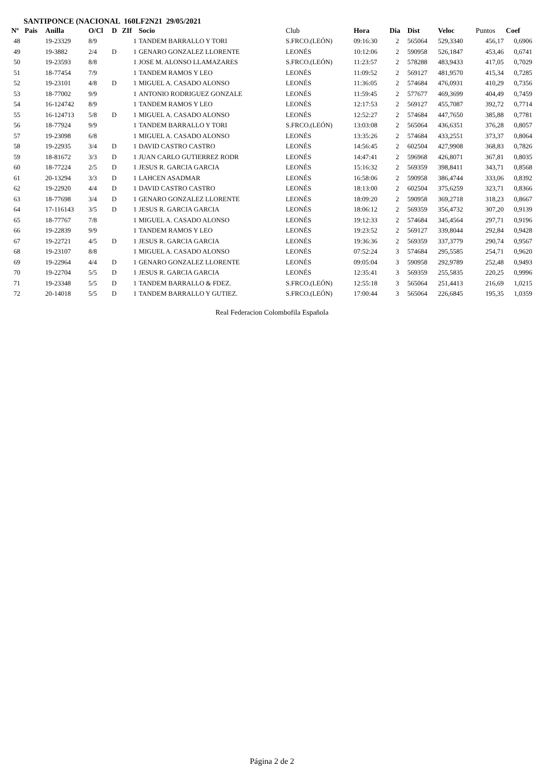SANTIPONCE (NACIONAL 160LF2N21 29/05/2021
| Nº | Pais | Anilla | O/Cl | D | ZIf | Socio | Club | Hora | Dia | Dist | Veloc | Puntos | Coef |
| --- | --- | --- | --- | --- | --- | --- | --- | --- | --- | --- | --- | --- | --- |
| 48 | | 19-23329 | 8/9 | | 1 | TANDEM BARRALLO Y TORI | S.FRCO.(LEÓN) | 09:16:30 | 2 | 565064 | 529,3340 | 456,17 | 0,6906 |
| 49 | | 19-3882 | 2/4 | D | 1 | GENARO GONZALEZ LLORENTE | LEONÉS | 10:12:06 | 2 | 590958 | 526,1847 | 453,46 | 0,6741 |
| 50 | | 19-23593 | 8/8 | | 1 | JOSE M. ALONSO LLAMAZARES | S.FRCO.(LEÓN) | 11:23:57 | 2 | 578288 | 483,9433 | 417,05 | 0,7029 |
| 51 | | 18-77454 | 7/9 | | 1 | TANDEM RAMOS Y LEO | LEONÉS | 11:09:52 | 2 | 569127 | 481,9570 | 415,34 | 0,7285 |
| 52 | | 19-23101 | 4/8 | D | 1 | MIGUEL A. CASADO ALONSO | LEONÉS | 11:36:05 | 2 | 574684 | 476,0931 | 410,29 | 0,7356 |
| 53 | | 18-77002 | 9/9 | | 1 | ANTONIO RODRIGUEZ GONZALE | LEONÉS | 11:59:45 | 2 | 577677 | 469,3699 | 404,49 | 0,7459 |
| 54 | | 16-124742 | 8/9 | | 1 | TANDEM RAMOS Y LEO | LEONÉS | 12:17:53 | 2 | 569127 | 455,7087 | 392,72 | 0,7714 |
| 55 | | 16-124713 | 5/8 | D | 1 | MIGUEL A. CASADO ALONSO | LEONÉS | 12:52:27 | 2 | 574684 | 447,7650 | 385,88 | 0,7781 |
| 56 | | 18-77924 | 9/9 | | 1 | TANDEM BARRALLO Y TORI | S.FRCO.(LEÓN) | 13:03:08 | 2 | 565064 | 436,6351 | 376,28 | 0,8057 |
| 57 | | 19-23098 | 6/8 | | 1 | MIGUEL A. CASADO ALONSO | LEONÉS | 13:35:26 | 2 | 574684 | 433,2551 | 373,37 | 0,8064 |
| 58 | | 19-22935 | 3/4 | D | 1 | DAVID CASTRO CASTRO | LEONÉS | 14:56:45 | 2 | 602504 | 427,9908 | 368,83 | 0,7826 |
| 59 | | 18-81672 | 3/3 | D | 1 | JUAN CARLO GUTIERREZ RODR | LEONÉS | 14:47:41 | 2 | 596968 | 426,8071 | 367,81 | 0,8035 |
| 60 | | 18-77224 | 2/5 | D | 1 | JESUS R. GARCIA GARCIA | LEONÉS | 15:16:32 | 2 | 569359 | 398,8411 | 343,71 | 0,8568 |
| 61 | | 20-13294 | 3/3 | D | 1 | LAHCEN ASADMAR | LEONÉS | 16:58:06 | 2 | 590958 | 386,4744 | 333,06 | 0,8392 |
| 62 | | 19-22920 | 4/4 | D | 1 | DAVID CASTRO CASTRO | LEONÉS | 18:13:00 | 2 | 602504 | 375,6259 | 323,71 | 0,8366 |
| 63 | | 18-77698 | 3/4 | D | 1 | GENARO GONZALEZ LLORENTE | LEONÉS | 18:09:20 | 2 | 590958 | 369,2718 | 318,23 | 0,8667 |
| 64 | | 17-116143 | 3/5 | D | 1 | JESUS R. GARCIA GARCIA | LEONÉS | 18:06:12 | 2 | 569359 | 356,4732 | 307,20 | 0,9139 |
| 65 | | 18-77767 | 7/8 | | 1 | MIGUEL A. CASADO ALONSO | LEONÉS | 19:12:33 | 2 | 574684 | 345,4564 | 297,71 | 0,9196 |
| 66 | | 19-22839 | 9/9 | | 1 | TANDEM RAMOS Y LEO | LEONÉS | 19:23:52 | 2 | 569127 | 339,8044 | 292,84 | 0,9428 |
| 67 | | 19-22721 | 4/5 | D | 1 | JESUS R. GARCIA GARCIA | LEONÉS | 19:36:36 | 2 | 569359 | 337,3779 | 290,74 | 0,9567 |
| 68 | | 19-23107 | 8/8 | | 1 | MIGUEL A. CASADO ALONSO | LEONÉS | 07:52:24 | 3 | 574684 | 295,5585 | 254,71 | 0,9620 |
| 69 | | 19-22964 | 4/4 | D | 1 | GENARO GONZALEZ LLORENTE | LEONÉS | 09:05:04 | 3 | 590958 | 292,9789 | 252,48 | 0,9493 |
| 70 | | 19-22704 | 5/5 | D | 1 | JESUS R. GARCIA GARCIA | LEONÉS | 12:35:41 | 3 | 569359 | 255,5835 | 220,25 | 0,9996 |
| 71 | | 19-23348 | 5/5 | D | 1 | TANDEM BARRALLO & FDEZ. | S.FRCO.(LEÓN) | 12:55:18 | 3 | 565064 | 251,4413 | 216,69 | 1,0215 |
| 72 | | 20-14018 | 5/5 | D | 1 | TANDEM BARRALLO Y GUTIEZ. | S.FRCO.(LEÓN) | 17:00:44 | 3 | 565064 | 226,6845 | 195,35 | 1,0359 |
Real Federacion Colombofila Española
Página 2 de 2